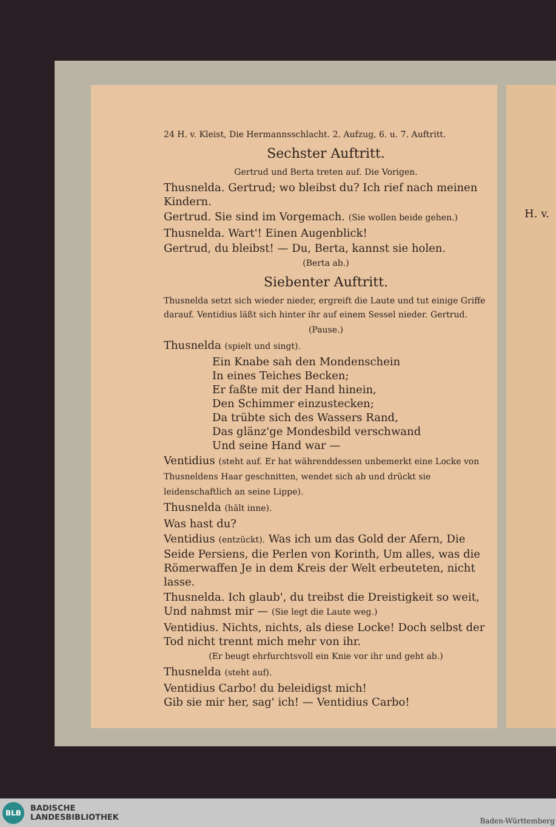H. v.
24 H. v. Kleist, Die Hermannsschlacht. 2. Aufzug, 6. u. 7. Auftritt.
Sechster Auftritt.
Gertrud und Berta treten auf. Die Vorigen.
Thusnelda. Gertrud; wo bleibst du? Ich rief nach meinen Kindern.
Gertrud. Sie sind im Vorgemach. (Sie wollen beide gehen.)
Thusnelda. Wart'! Einen Augenblick!
Gertrud, du bleibst! — Du, Berta, kannst sie holen.
(Berta ab.)
Siebenter Auftritt.
Thusnelda setzt sich wieder nieder, ergreift die Laute und tut einige Griffe darauf. Ventidius läßt sich hinter ihr auf einem Sessel nieder. Gertrud.
(Pause.)
Thusnelda (spielt und singt).
Ein Knabe sah den Mondenschein
In eines Teiches Becken;
Er faßte mit der Hand hinein,
Den Schimmer einzustecken;
Da trübte sich des Wassers Rand,
Das glänz'ge Mondesbild verschwand
Und seine Hand war —
Ventidius (steht auf. Er hat währenddessen unbemerkt eine Locke von Thusneldens Haar geschnitten, wendet sich ab und drückt sie leidenschaftlich an seine Lippe).
Thusnelda (hält inne).
Was hast du?
Ventidius (entzückt). Was ich um das Gold der Afern, Die Seide Persiens, die Perlen von Korinth, Um alles, was die Römerwaffen Je in dem Kreis der Welt erbeuteten, nicht lasse.
Thusnelda. Ich glaub', du treibst die Dreistigkeit so weit, Und nahmst mir — (Sie legt die Laute weg.)
Ventidius. Nichts, nichts, als diese Locke! Doch selbst der Tod nicht trennt mich mehr von ihr.
(Er beugt ehrfurchtsvoll ein Knie vor ihr und geht ab.)
Thusnelda (steht auf).
Ventidius Carbo! du beleidigst mich!
Gib sie mir her, sag' ich! — Ventidius Carbo!
BLB
BADISCHE
LANDESBIBLIOTHEK
Baden-Württemberg